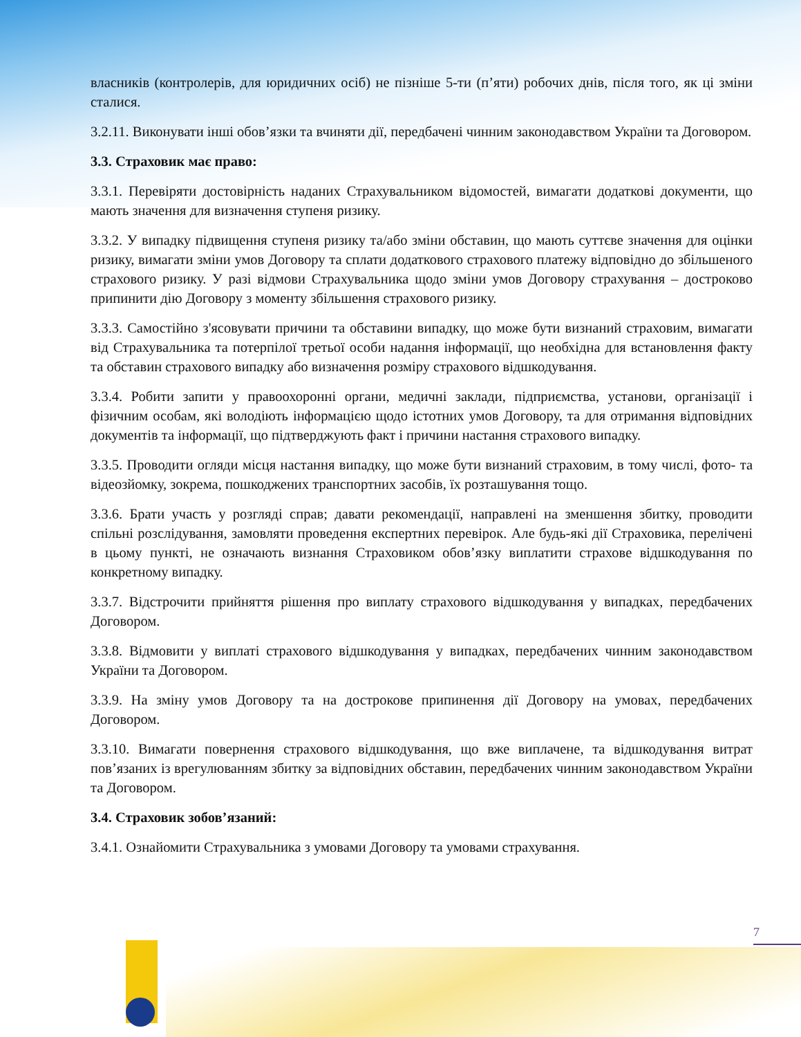власників (контролерів, для юридичних осіб) не пізніше 5-ти (п’яти) робочих днів, після того, як ці зміни сталися.
3.2.11. Виконувати інші обов’язки та вчиняти дії, передбачені чинним законодавством України та Договором.
3.3. Страховик має право:
3.3.1. Перевіряти достовірність наданих Страхувальником відомостей, вимагати додаткові документи, що мають значення для визначення ступеня ризику.
3.3.2. У випадку підвищення ступеня ризику та/або зміни обставин, що мають суттєве значення для оцінки ризику, вимагати зміни умов Договору та сплати додаткового страхового платежу відповідно до збільшеного страхового ризику. У разі відмови Страхувальника щодо зміни умов Договору страхування – достроково припинити дію Договору з моменту збільшення страхового ризику.
3.3.3. Самостійно з'ясовувати причини та обставини випадку, що може бути визнаний страховим, вимагати від Страхувальника та потерпілої третьої особи надання інформації, що необхідна для встановлення факту та обставин страхового випадку або визначення розміру страхового відшкодування.
3.3.4. Робити запити у правоохоронні органи, медичні заклади, підприємства, установи, організації і фізичним особам, які володіють інформацією щодо істотних умов Договору, та для отримання відповідних документів та інформації, що підтверджують факт і причини настання страхового випадку.
3.3.5. Проводити огляди місця настання випадку, що може бути визнаний страховим, в тому числі, фото- та відеозйомку, зокрема, пошкоджених транспортних засобів, їх розташування тощо.
3.3.6. Брати участь у розгляді справ; давати рекомендації, направлені на зменшення збитку, проводити спільні розслідування, замовляти проведення експертних перевірок. Але будь-які дії Страховика, перелічені в цьому пункті, не означають визнання Страховиком обов’язку виплатити страхове відшкодування по конкретному випадку.
3.3.7. Відстрочити прийняття рішення про виплату страхового відшкодування у випадках, передбачених Договором.
3.3.8. Відмовити у виплаті страхового відшкодування у випадках, передбачених чинним законодавством України та Договором.
3.3.9. На зміну умов Договору та на дострокове припинення дії Договору на умовах, передбачених Договором.
3.3.10. Вимагати повернення страхового відшкодування, що вже виплачене, та відшкодування витрат пов’язаних із врегулюванням збитку за відповідних обставин, передбачених чинним законодавством України та Договором.
3.4. Страховик зобов’язаний:
3.4.1. Ознайомити Страхувальника з умовами Договору та умовами страхування.
7